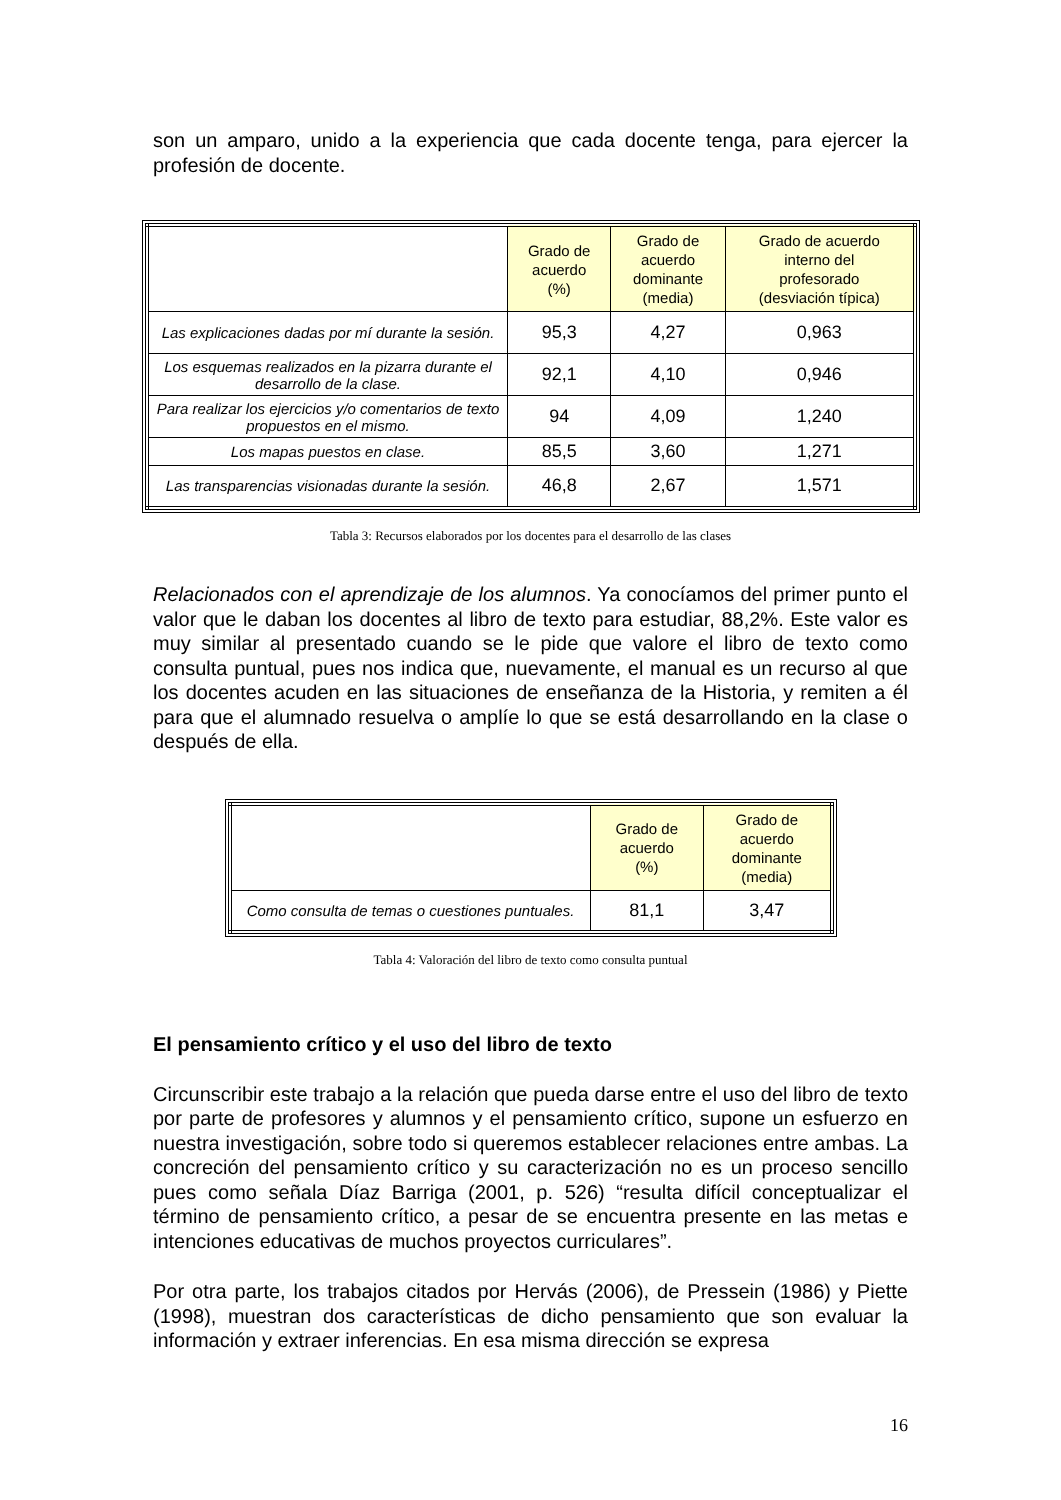son un amparo, unido a la experiencia que cada docente tenga, para ejercer la profesión de docente.
| | Grado de acuerdo (%) | Grado de acuerdo dominante (media) | Grado de acuerdo interno del profesorado (desviación típica) |
| Las explicaciones dadas por mí durante la sesión. | 95,3 | 4,27 | 0,963 |
| Los esquemas realizados en la pizarra durante el desarrollo de la clase. | 92,1 | 4,10 | 0,946 |
| Para realizar los ejercicios y/o comentarios de texto propuestos en el mismo. | 94 | 4,09 | 1,240 |
| Los mapas puestos en clase. | 85,5 | 3,60 | 1,271 |
| Las transparencias visionadas durante la sesión. | 46,8 | 2,67 | 1,571 |
Tabla 3: Recursos elaborados por los docentes para el desarrollo de las clases
Relacionados con el aprendizaje de los alumnos. Ya conocíamos del primer punto el valor que le daban los docentes al libro de texto para estudiar, 88,2%. Este valor es muy similar al presentado cuando se le pide que valore el libro de texto como consulta puntual, pues nos indica que, nuevamente, el manual es un recurso al que los docentes acuden en las situaciones de enseñanza de la Historia, y remiten a él para que el alumnado resuelva o amplíe lo que se está desarrollando en la clase o después de ella.
| | Grado de acuerdo (%) | Grado de acuerdo dominante (media) |
| Como consulta de temas o cuestiones puntuales. | 81,1 | 3,47 |
Tabla 4: Valoración del libro de texto como consulta puntual
El pensamiento crítico y el uso del libro de texto
Circunscribir este trabajo a la relación que pueda darse entre el uso del libro de texto por parte de profesores y alumnos y el pensamiento crítico, supone un esfuerzo en nuestra investigación, sobre todo si queremos establecer relaciones entre ambas. La concreción del pensamiento crítico y su caracterización no es un proceso sencillo pues como señala Díaz Barriga (2001, p. 526) “resulta difícil conceptualizar el término de pensamiento crítico, a pesar de se encuentra presente en las metas e intenciones educativas de muchos proyectos curriculares”.
Por otra parte, los trabajos citados por Hervás (2006), de Pressein (1986) y Piette (1998), muestran dos características de dicho pensamiento que son evaluar la información y extraer inferencias. En esa misma dirección se expresa
16